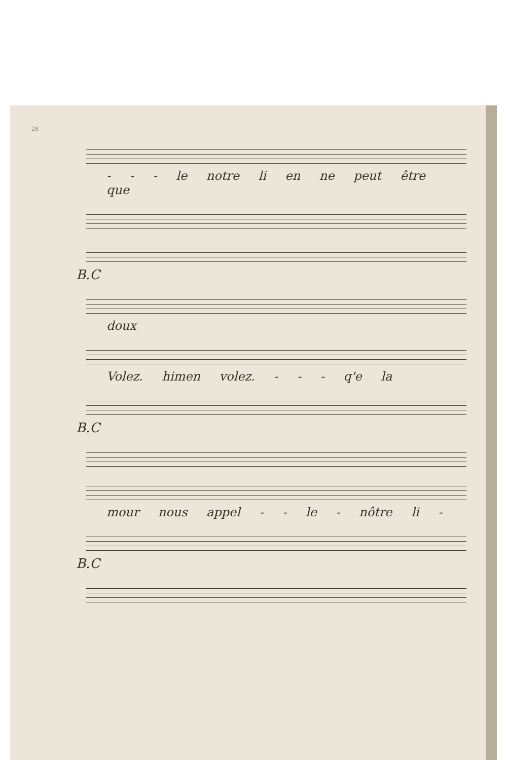28
- - - le notre li en ne peut être que
B.C
doux
Volez. himen volez. - - - q'e la
B.C
mour nous appel - - le - nôtre li -
B.C